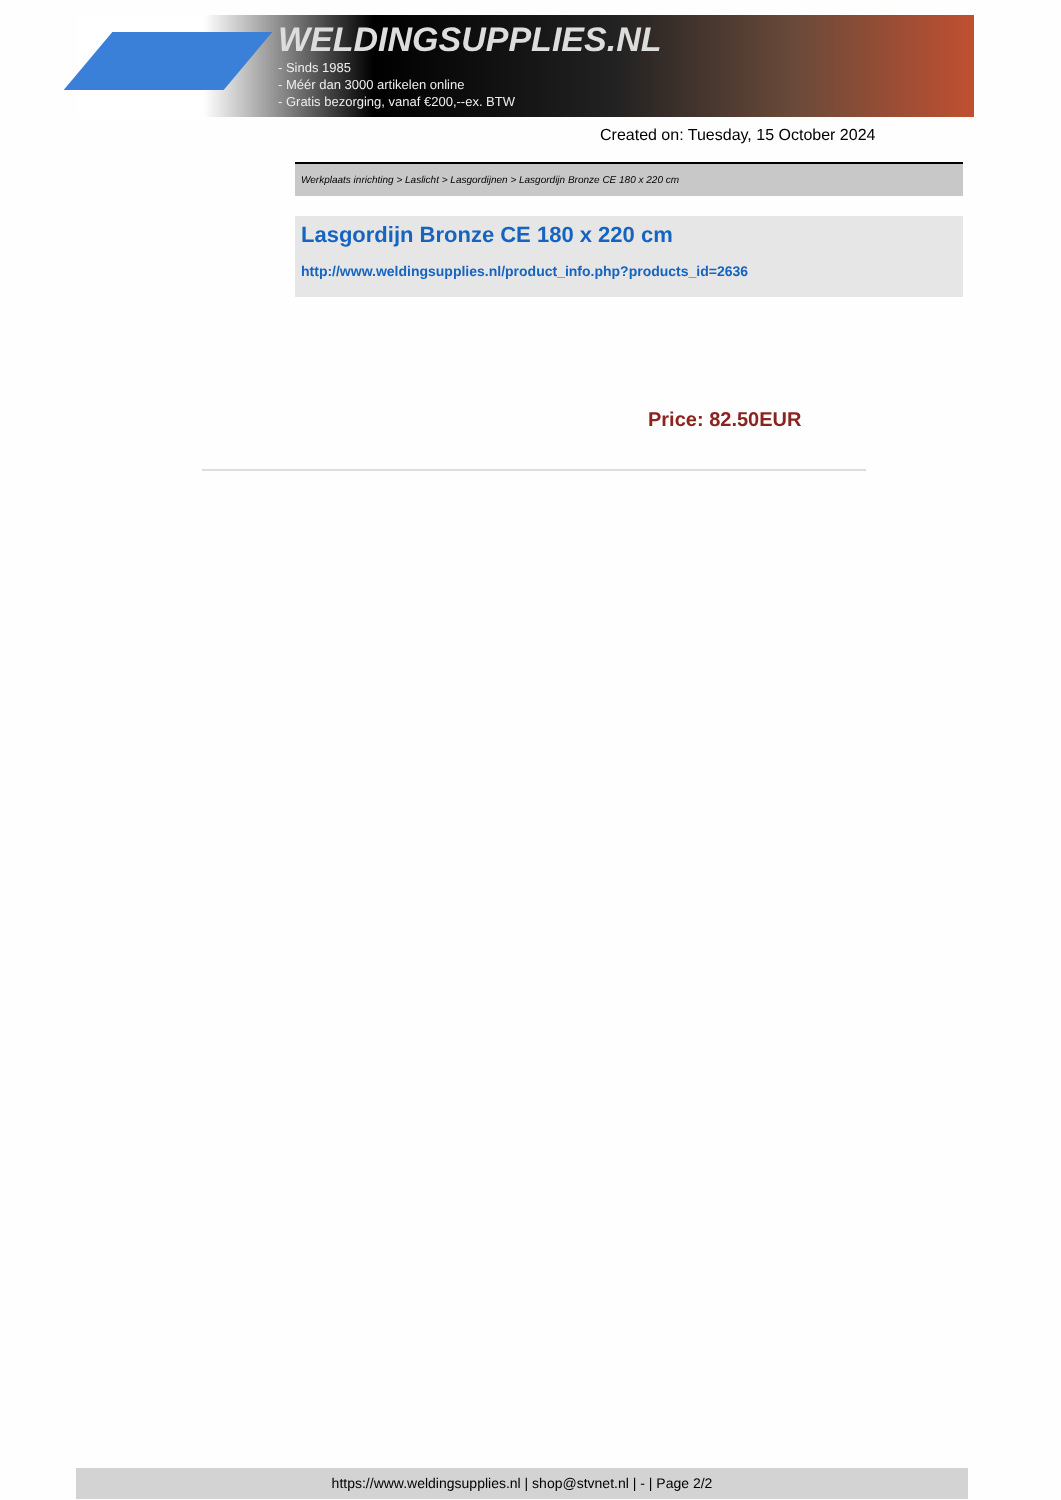WELDINGSUPPLIES.NL
- Sinds 1985
- Méér dan 3000 artikelen online
- Gratis bezorging, vanaf €200,--ex. BTW
Created on: Tuesday, 15 October 2024
Werkplaats inrichting > Laslicht > Lasgordijnen > Lasgordijn Bronze CE 180 x 220 cm
Lasgordijn Bronze CE 180 x 220 cm
http://www.weldingsupplies.nl/product_info.php?products_id=2636
Price: 82.50EUR
https://www.weldingsupplies.nl | shop@stvnet.nl | - | Page 2/2